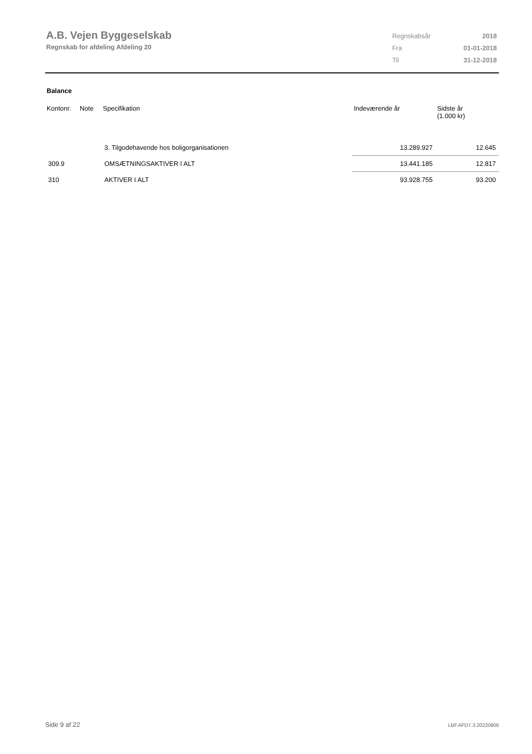A.B. Vejen Byggeselskab
Regnskab for afdeling Afdeling 20
| Regnskabsår | 2018 |
| Fra | 01-01-2018 |
| Til | 31-12-2018 |
Balance
| Kontonr. | Note | Specifikation | Indeværende år | Sidste år (1.000 kr) |
| --- | --- | --- | --- | --- |
| | | 3. Tilgodehavende hos boligorganisationen | 13.289.927 | 12.645 |
| 309.9 | | OMSÆTNINGSAKTIVER I ALT | 13.441.185 | 12.817 |
| 310 | | AKTIVER I ALT | 93.928.755 | 93.200 |
Side 9 af 22 LBF.AFD7.3.20220906